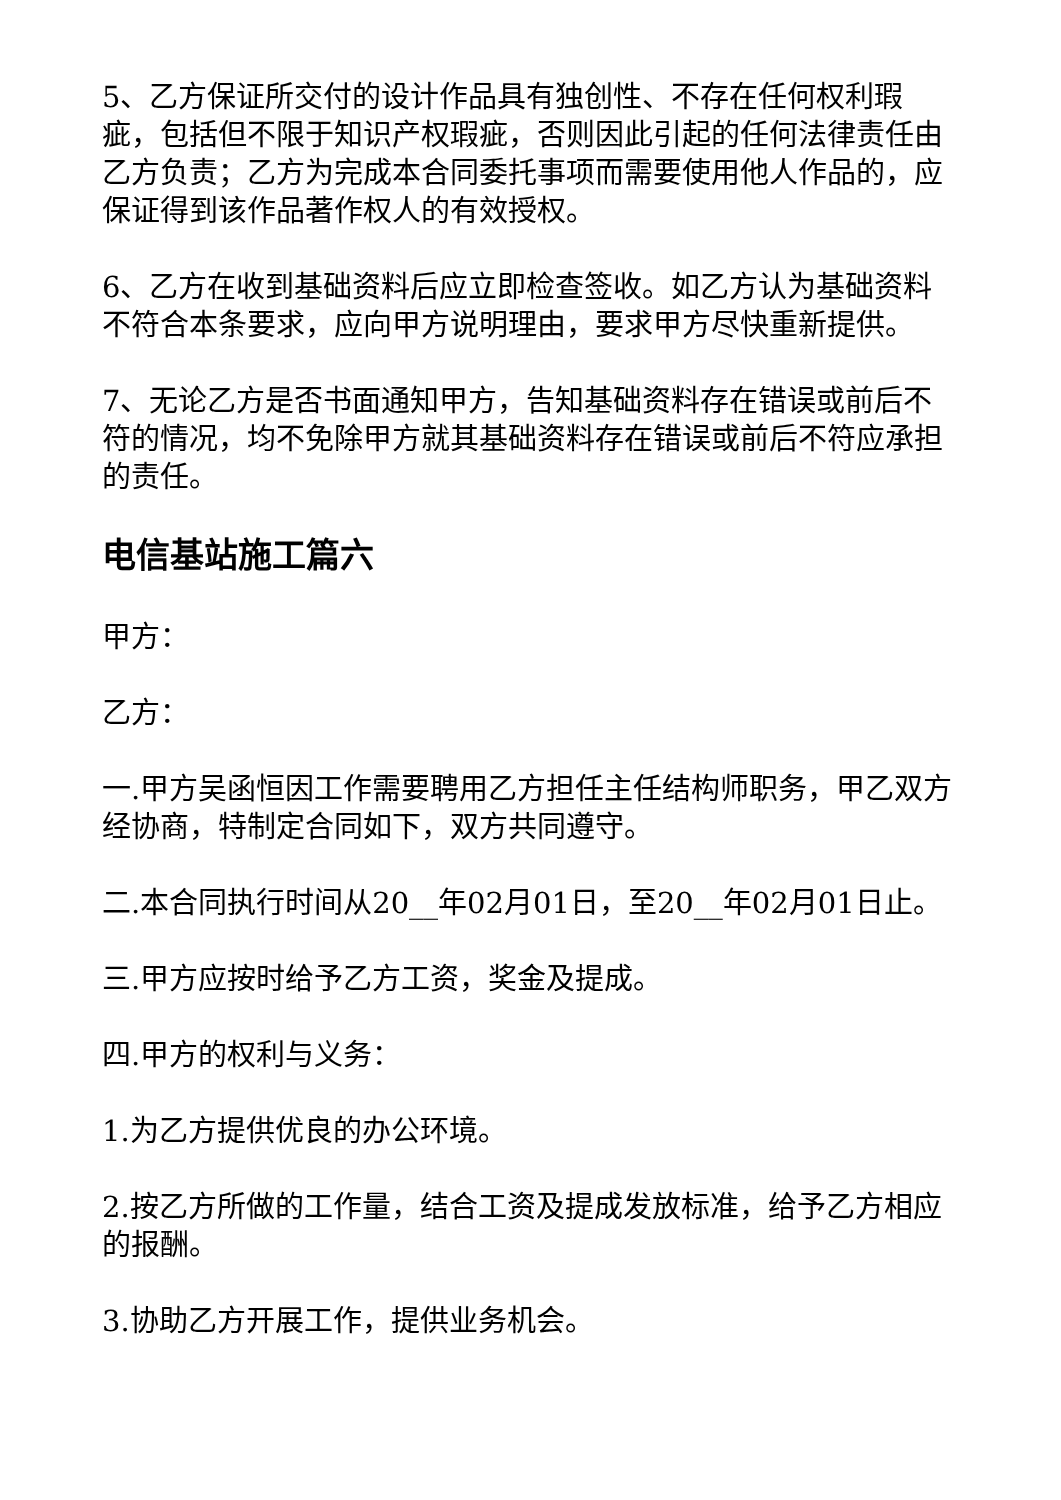5、乙方保证所交付的设计作品具有独创性、不存在任何权利瑕疵，包括但不限于知识产权瑕疵，否则因此引起的任何法律责任由乙方负责；乙方为完成本合同委托事项而需要使用他人作品的，应保证得到该作品著作权人的有效授权。
6、乙方在收到基础资料后应立即检查签收。如乙方认为基础资料不符合本条要求，应向甲方说明理由，要求甲方尽快重新提供。
7、无论乙方是否书面通知甲方，告知基础资料存在错误或前后不符的情况，均不免除甲方就其基础资料存在错误或前后不符应承担的责任。
电信基站施工篇六
甲方：
乙方：
一.甲方吴函恒因工作需要聘用乙方担任主任结构师职务，甲乙双方经协商，特制定合同如下，双方共同遵守。
二.本合同执行时间从20__年02月01日，至20__年02月01日止。
三.甲方应按时给予乙方工资，奖金及提成。
四.甲方的权利与义务：
1.为乙方提供优良的办公环境。
2.按乙方所做的工作量，结合工资及提成发放标准，给予乙方相应的报酬。
3.协助乙方开展工作，提供业务机会。